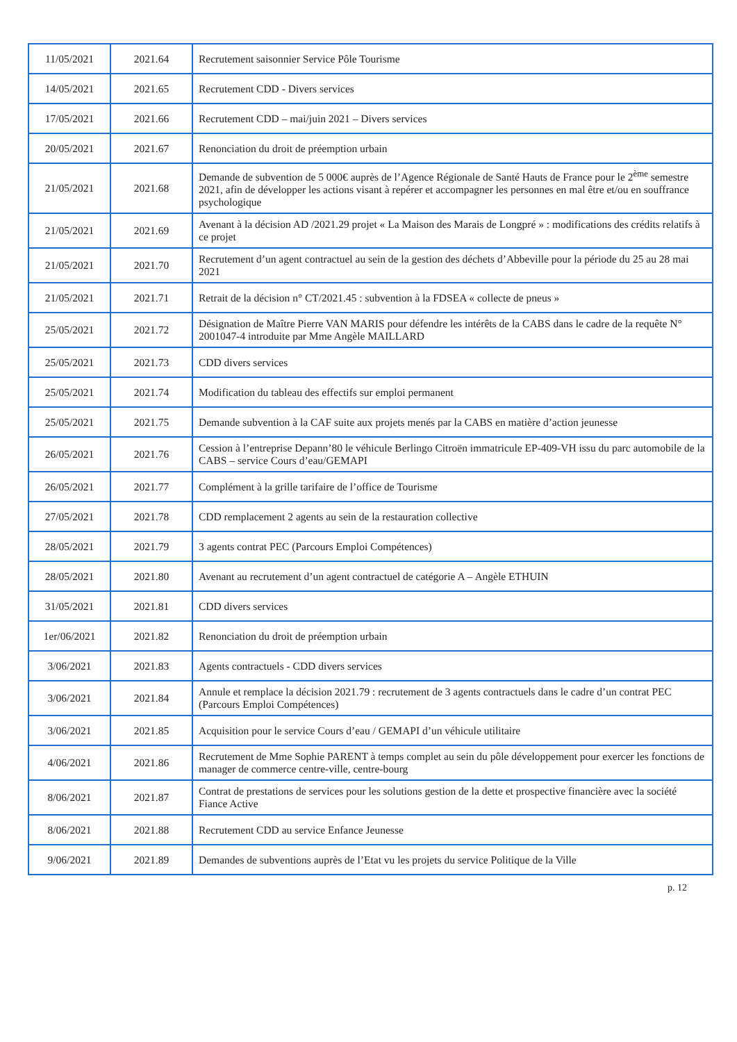| 11/05/2021 | 2021.64 | Recrutement saisonnier Service Pôle Tourisme |
| 14/05/2021 | 2021.65 | Recrutement CDD - Divers services |
| 17/05/2021 | 2021.66 | Recrutement CDD – mai/juin 2021 – Divers services |
| 20/05/2021 | 2021.67 | Renonciation du droit de préemption urbain |
| 21/05/2021 | 2021.68 | Demande de subvention de 5 000€ auprès de l’Agence Régionale de Santé Hauts de France pour le 2<sup>ème</sup> semestre 2021, afin de développer les actions visant à repérer et accompagner les personnes en mal être et/ou en souffrance psychologique |
| 21/05/2021 | 2021.69 | Avenant à la décision AD /2021.29 projet « La Maison des Marais de Longpré » : modifications des crédits relatifs à ce projet |
| 21/05/2021 | 2021.70 | Recrutement d’un agent contractuel au sein de la gestion des déchets d’Abbeville pour la période du 25 au 28 mai 2021 |
| 21/05/2021 | 2021.71 | Retrait de la décision n° CT/2021.45 : subvention à la FDSEA « collecte de pneus » |
| 25/05/2021 | 2021.72 | Désignation de Maître Pierre VAN MARIS pour défendre les intérêts de la CABS dans le cadre de la requête N° 2001047-4 introduite par Mme Angèle MAILLARD |
| 25/05/2021 | 2021.73 | CDD divers services |
| 25/05/2021 | 2021.74 | Modification du tableau des effectifs sur emploi permanent |
| 25/05/2021 | 2021.75 | Demande subvention à la CAF suite aux projets menés par la CABS en matière d’action jeunesse |
| 26/05/2021 | 2021.76 | Cession à l’entreprise Depann’80 le véhicule Berlingo Citroën immatricule EP-409-VH issu du parc automobile de la CABS – service Cours d’eau/GEMAPI |
| 26/05/2021 | 2021.77 | Complément à la grille tarifaire de l’office de Tourisme |
| 27/05/2021 | 2021.78 | CDD remplacement 2 agents au sein de la restauration collective |
| 28/05/2021 | 2021.79 | 3 agents contrat PEC (Parcours Emploi Compétences) |
| 28/05/2021 | 2021.80 | Avenant au recrutement d’un agent contractuel de catégorie A – Angèle ETHUIN |
| 31/05/2021 | 2021.81 | CDD divers services |
| 1er/06/2021 | 2021.82 | Renonciation du droit de préemption urbain |
| 3/06/2021 | 2021.83 | Agents contractuels - CDD divers services |
| 3/06/2021 | 2021.84 | Annule et remplace la décision 2021.79 : recrutement de 3 agents contractuels dans le cadre d’un contrat PEC (Parcours Emploi Compétences) |
| 3/06/2021 | 2021.85 | Acquisition pour le service Cours d’eau / GEMAPI d’un véhicule utilitaire |
| 4/06/2021 | 2021.86 | Recrutement de Mme Sophie PARENT à temps complet au sein du pôle développement pour exercer les fonctions de manager de commerce centre-ville, centre-bourg |
| 8/06/2021 | 2021.87 | Contrat de prestations de services pour les solutions gestion de la dette et prospective financière avec la société Fiance Active |
| 8/06/2021 | 2021.88 | Recrutement CDD au service Enfance Jeunesse |
| 9/06/2021 | 2021.89 | Demandes de subventions auprès de l’Etat vu les projets du service Politique de la Ville |
p. 12